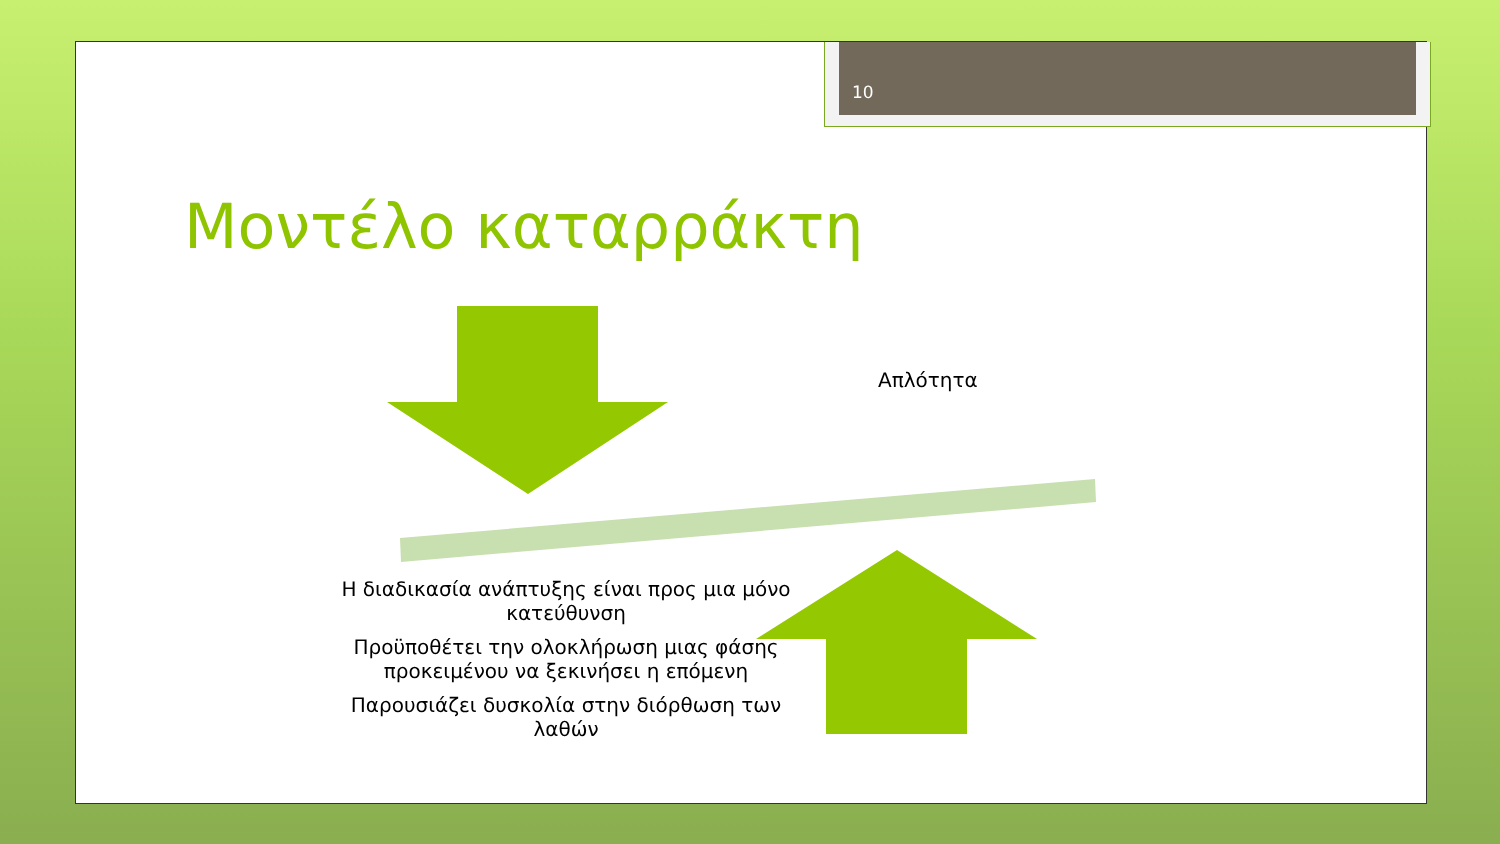10
Μοντέλο καταρράκτη
Απλότητα
Η διαδικασία ανάπτυξης είναι προς μια μόνο κατεύθυνση
Προϋποθέτει την ολοκλήρωση μιας φάσης προκειμένου να ξεκινήσει η επόμενη
Παρουσιάζει δυσκολία στην διόρθωση των λαθών